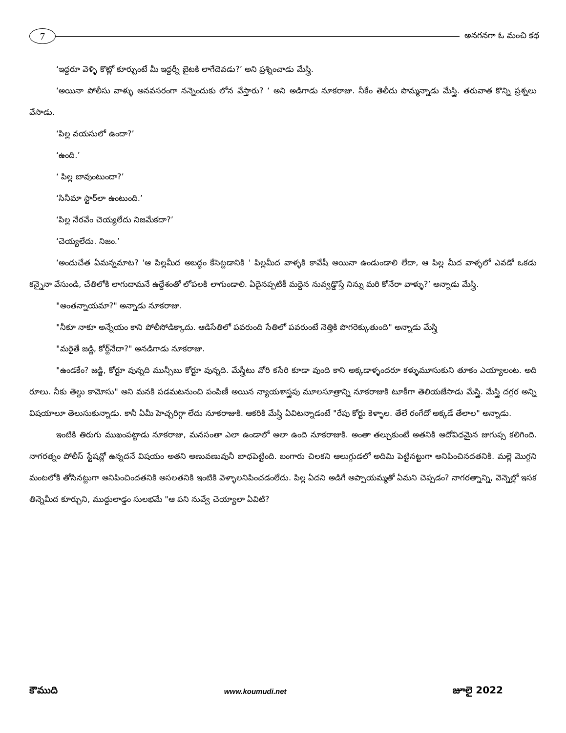7
అనగనగా ఓ మంచి కథ
‘ఇద్దరూ వెళ్ళి కొట్లో కూర్చుంటే మీ ఇద్దర్నీ బైటకి లాగేదెవడు?’ అని ప్రశ్నించాడు మేస్త్రి.
‘అయినా పోలీసు వాళ్ళు అనవసరంగా నన్నెందుకు లోన వేస్తారు? ‘ అని అడిగాడు నూకరాజు. నీకేం తెలీదు పొమ్మన్నాడు మేస్త్రి. తరువాత కొన్ని ప్రశ్నలు వేసాడు.
‘పిల్ల వయసులో ఉందా?’
‘ఉంది.’
‘ పిల్ల బావుంటుందా?’
‘సినీమా స్టార్‌లా ఉంటుంది.’
‘పిల్ల నేరవేం చెయ్యలేదు నిజమేకదా?’
‘చెయ్యలేదు. నిజం.’
‘అందుచేత ఏమన్నమాట? 'ఆ పిల్లమీద అబద్ధం కేసెట్టడానికి ' పిల్లమీద వాళ్ళకి కావేషీ అయినా ఉండుండాలి లేదా, ఆ పిల్ల మీద వాళ్ళలో ఎవడో ఒకడు కన్నైనా వేసుండి, చేతిలోకి లాగుదామనే ఉద్దేశంతో లోపలకి లాగుండాలి. ఏదైనప్పటికీ మద్దెన నువ్వడ్డొస్తే నిన్ను మరి కోనేరా వాళ్ళు?’ అన్నాడు మేస్త్రి.
"అంతన్నాయమా?" అన్నాడు నూకరాజు.
"నీకూ నాకూ అన్నేయం కాని పోలీసోడిక్కాదు. ఆడిసేతిలో పవరుంది సేతిలో పవరుంటే నెత్తికి పొగరెక్కుతుంది" అన్నాడు మేస్త్రి
"మరైతే జడ్జి, కోర్ట్‌నేదా?" అనడిగాడు నూకరాజు.
"ఉండకేం? జడ్జి, కోర్టూ వున్నది మున్సీబు కోర్టూ వున్నది. మేస్త్రీటు వోరి కసేరి కూడా వుంది కాని అక్కడాళ్ళందరూ కళ్ళుమూసుకుని తూకం ఎయ్యాలంట. అది రూలు. నీకు తెల్దు కామోసు" అని మనకి పడమటనుంచి పంపిణీ అయిన న్యాయశాస్త్రపు మూలసూత్రాన్ని నూకరాజుకి టూకీగా తెలియజేసాడు మేస్త్రి. మేస్త్రి దగ్గర అన్ని విషయాలూ తెలుసుకున్నాడు. కానీ ఏమీ హెచ్చరిగ్గా లేదు నూకరాజుకి. ఆకరికి మేస్త్రి ఏవిటన్నాడంటే "రేపు కోర్టు కెళ్ళాల. తేలే రంగేదో అక్కడే తేలాల" అన్నాడు.
ఇంటికి తిరుగు ముఖంపట్టాడు నూకరాజు, మనసంతా ఎలా ఉండాలో అలా ఉంది నూకరాజుకి. అంతా తల్చుకుంటే అతనికి అదోవిధమైన జుగుప్స కలిగింది. నాగరత్నం పోలీస్ స్టేషన్లో ఉన్నదనే విషయం అతని అణువణువునీ బాధపెట్టింది. బంగారు చిలకని ఆలుగ్గుడలో అదిమి పెట్టినట్టుగా అనిపించినదతనికి. మల్లె మొగ్గని మంటలోకి తోసినట్టుగా అనిపించిందతనికి అసలతనికి ఇంటికి వెళ్ళాలనిపించడంలేదు. పిల్ల ఏదని అడిగే అప్పాయమ్మతో ఏమని చెప్పడం? నాగరత్నాన్ని, వెన్నెల్లో ఇసక తిన్నెమీద కూర్చుని, ముద్దులాడ్డం సులభమే "ఆ పని నువ్వే చెయ్యాలా ఏవిటి?
కౌముది www.koumudi.net జూలై 2022